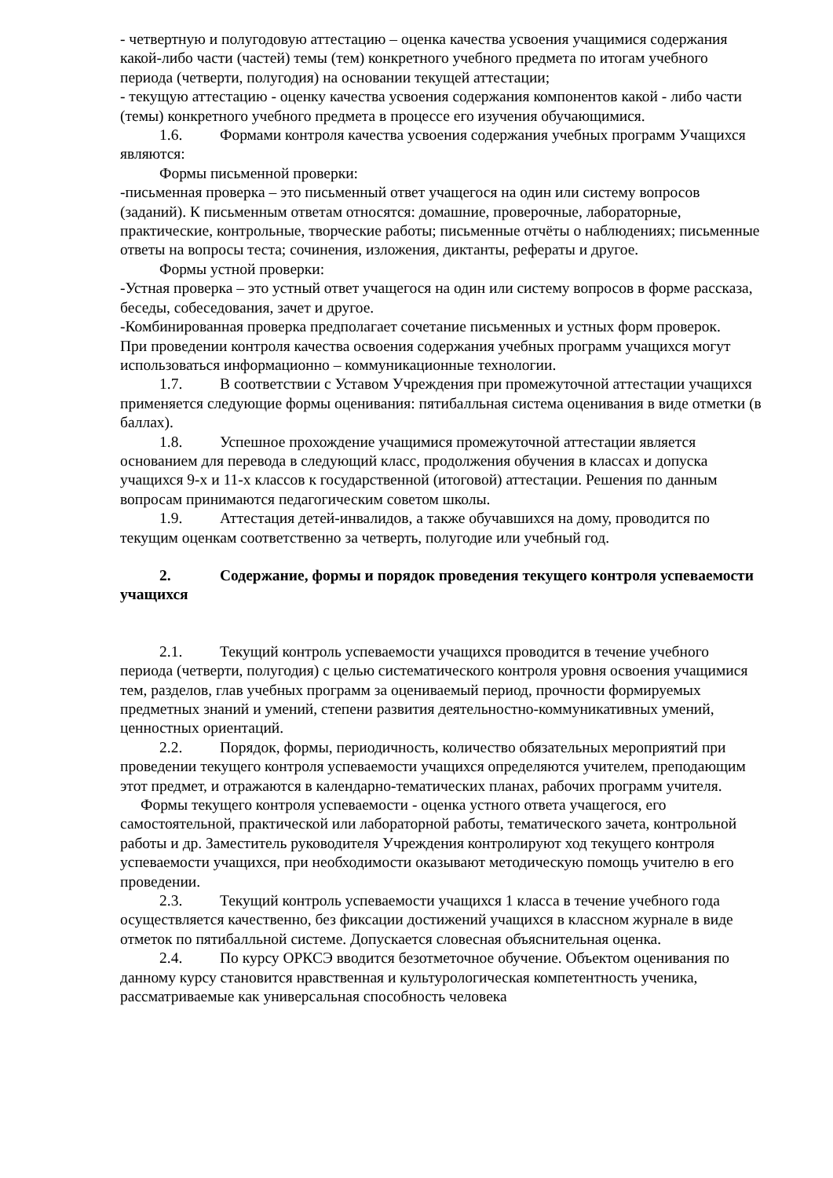- четвертную и полугодовую аттестацию – оценка качества усвоения учащимися содержания какой-либо части (частей) темы (тем) конкретного учебного предмета по итогам учебного периода (четверти, полугодия) на основании текущей аттестации;
- текущую аттестацию - оценку качества усвоения содержания компонентов какой - либо части (темы) конкретного учебного предмета в процессе его изучения обучающимися.
1.6. Формами контроля качества усвоения содержания учебных программ Учащихся являются:
Формы письменной проверки:
-письменная проверка – это письменный ответ учащегося на один или систему вопросов (заданий). К письменным ответам относятся: домашние, проверочные, лабораторные, практические, контрольные, творческие работы; письменные отчёты о наблюдениях; письменные ответы на вопросы теста; сочинения, изложения, диктанты, рефераты и другое.
Формы устной проверки:
-Устная проверка – это устный ответ учащегося на один или систему вопросов в форме рассказа, беседы, собеседования, зачет и другое.
-Комбинированная проверка предполагает сочетание письменных и устных форм проверок.
При проведении контроля качества освоения содержания учебных программ учащихся могут использоваться информационно – коммуникационные технологии.
1.7. В соответствии с Уставом Учреждения при промежуточной аттестации учащихся применяется следующие формы оценивания: пятибалльная система оценивания в виде отметки (в баллах).
1.8. Успешное прохождение учащимися промежуточной аттестации является основанием для перевода в следующий класс, продолжения обучения в классах и допуска учащихся 9-х и 11-х классов к государственной (итоговой) аттестации. Решения по данным вопросам принимаются педагогическим советом школы.
1.9. Аттестация детей-инвалидов, а также обучавшихся на дому, проводится по текущим оценкам соответственно за четверть, полугодие или учебный год.
2. Содержание, формы и порядок проведения текущего контроля успеваемости учащихся
2.1. Текущий контроль успеваемости учащихся проводится в течение учебного периода (четверти, полугодия) с целью систематического контроля уровня освоения учащимися тем, разделов, глав учебных программ за оцениваемый период, прочности формируемых предметных знаний и умений, степени развития деятельностно-коммуникативных умений, ценностных ориентаций.
2.2. Порядок, формы, периодичность, количество обязательных мероприятий при проведении текущего контроля успеваемости учащихся определяются учителем, преподающим этот предмет, и отражаются в календарно-тематических планах, рабочих программ учителя.
Формы текущего контроля успеваемости - оценка устного ответа учащегося, его самостоятельной, практической или лабораторной работы, тематического зачета, контрольной работы и др. Заместитель руководителя Учреждения контролируют ход текущего контроля успеваемости учащихся, при необходимости оказывают методическую помощь учителю в его проведении.
2.3. Текущий контроль успеваемости учащихся 1 класса в течение учебного года осуществляется качественно, без фиксации достижений учащихся в классном журнале в виде отметок по пятибалльной системе. Допускается словесная объяснительная оценка.
2.4. По курсу ОРКСЭ вводится безотметочное обучение. Объектом оценивания по данному курсу становится нравственная и культурологическая компетентность ученика, рассматриваемые как универсальная способность человека